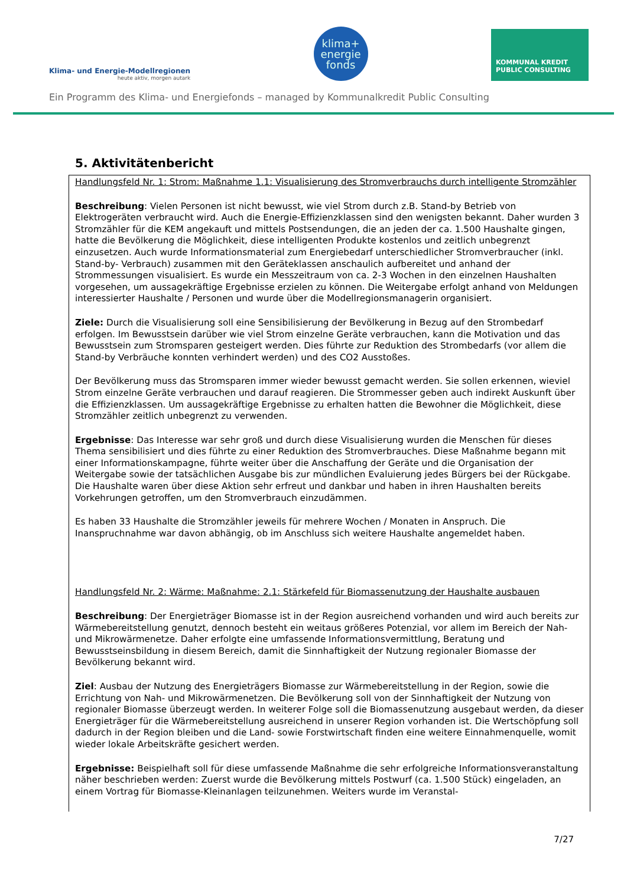Klima- und Energie-Modellregionen
heute aktiv, morgen autark
klima+
energie
fonds
KOMMUNAL KREDIT PUBLIC CONSULTING
Ein Programm des Klima- und Energiefonds – managed by Kommunalkredit Public Consulting
5. Aktivitätenbericht
Handlungsfeld Nr. 1: Strom: Maßnahme 1.1: Visualisierung des Stromverbrauchs durch intelligente Stromzähler
Beschreibung: Vielen Personen ist nicht bewusst, wie viel Strom durch z.B. Stand-by Betrieb von Elektrogeräten verbraucht wird. Auch die Energie-Effizienzklassen sind den wenigsten bekannt. Daher wurden 3 Stromzähler für die KEM angekauft und mittels Postsendungen, die an jeden der ca. 1.500 Haushalte gingen, hatte die Bevölkerung die Möglichkeit, diese intelligenten Produkte kostenlos und zeitlich unbegrenzt einzusetzen. Auch wurde Informationsmaterial zum Energiebedarf unterschiedlicher Stromverbraucher (inkl. Stand-by- Verbrauch) zusammen mit den Geräteklassen anschaulich aufbereitet und anhand der Strommessungen visualisiert. Es wurde ein Messzeitraum von ca. 2-3 Wochen in den einzelnen Haushalten vorgesehen, um aussagekräftige Ergebnisse erzielen zu können. Die Weitergabe erfolgt anhand von Meldungen interessierter Haushalte / Personen und wurde über die Modellregionsmanagerin organisiert.
Ziele: Durch die Visualisierung soll eine Sensibilisierung der Bevölkerung in Bezug auf den Strombedarf erfolgen. Im Bewusstsein darüber wie viel Strom einzelne Geräte verbrauchen, kann die Motivation und das Bewusstsein zum Stromsparen gesteigert werden. Dies führte zur Reduktion des Strombedarfs (vor allem die Stand-by Verbräuche konnten verhindert werden) und des CO2 Ausstoßes.
Der Bevölkerung muss das Stromsparen immer wieder bewusst gemacht werden. Sie sollen erkennen, wieviel Strom einzelne Geräte verbrauchen und darauf reagieren. Die Strommesser geben auch indirekt Auskunft über die Effizienzklassen. Um aussagekräftige Ergebnisse zu erhalten hatten die Bewohner die Möglichkeit, diese Stromzähler zeitlich unbegrenzt zu verwenden.
Ergebnisse: Das Interesse war sehr groß und durch diese Visualisierung wurden die Menschen für dieses Thema sensibilisiert und dies führte zu einer Reduktion des Stromverbrauches. Diese Maßnahme begann mit einer Informationskampagne, führte weiter über die Anschaffung der Geräte und die Organisation der Weitergabe sowie der tatsächlichen Ausgabe bis zur mündlichen Evaluierung jedes Bürgers bei der Rückgabe. Die Haushalte waren über diese Aktion sehr erfreut und dankbar und haben in ihren Haushalten bereits Vorkehrungen getroffen, um den Stromverbrauch einzudämmen.
Es haben 33 Haushalte die Stromzähler jeweils für mehrere Wochen / Monaten in Anspruch. Die Inanspruchnahme war davon abhängig, ob im Anschluss sich weitere Haushalte angemeldet haben.
Handlungsfeld Nr. 2: Wärme: Maßnahme: 2.1: Stärkefeld für Biomassenutzung der Haushalte ausbauen
Beschreibung: Der Energieträger Biomasse ist in der Region ausreichend vorhanden und wird auch bereits zur Wärmebereitstellung genutzt, dennoch besteht ein weitaus größeres Potenzial, vor allem im Bereich der Nah- und Mikrowärmenetze. Daher erfolgte eine umfassende Informationsvermittlung, Beratung und Bewusstseinsbildung in diesem Bereich, damit die Sinnhaftigkeit der Nutzung regionaler Biomasse der Bevölkerung bekannt wird.
Ziel: Ausbau der Nutzung des Energieträgers Biomasse zur Wärmebereitstellung in der Region, sowie die Errichtung von Nah- und Mikrowärmenetzen. Die Bevölkerung soll von der Sinnhaftigkeit der Nutzung von regionaler Biomasse überzeugt werden. In weiterer Folge soll die Biomassenutzung ausgebaut werden, da dieser Energieträger für die Wärmebereitstellung ausreichend in unserer Region vorhanden ist. Die Wertschöpfung soll dadurch in der Region bleiben und die Land- sowie Forstwirtschaft finden eine weitere Einnahmenquelle, womit wieder lokale Arbeitskräfte gesichert werden.
Ergebnisse: Beispielhaft soll für diese umfassende Maßnahme die sehr erfolgreiche Informationsveranstaltung näher beschrieben werden: Zuerst wurde die Bevölkerung mittels Postwurf (ca. 1.500 Stück) eingeladen, an einem Vortrag für Biomasse-Kleinanlagen teilzunehmen. Weiters wurde im Veranstal-
7/27